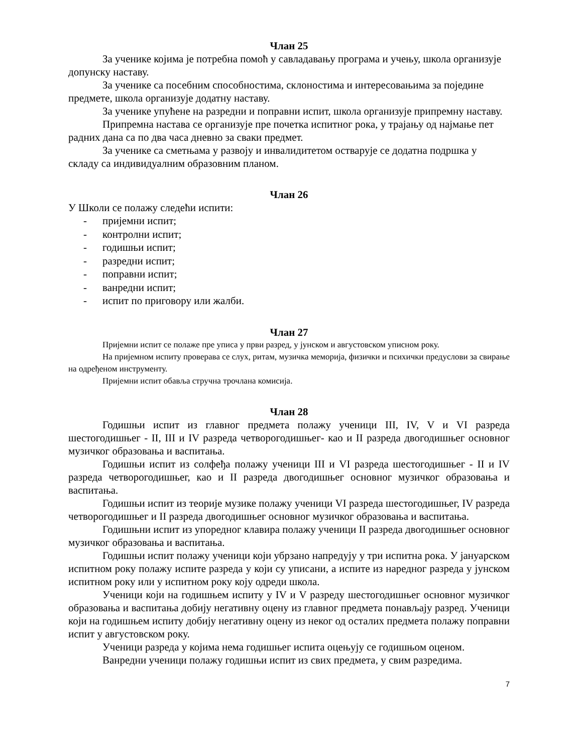Члан 25
За ученике којима је потребна помоћ у савладавању програма и учењу, школа организује допунску наставу.
За ученике са посебним способностима, склоностима и интересовањима за поједине предмете, школа организује додатну наставу.
За ученике упућене на разредни и поправни испит, школа организује припремну наставу.
Припремна настава се организује пре почетка испитног рока, у трајању од најмање пет радних дана са по два часа дневно за сваки предмет.
За ученике са сметњама у развоју и инвалидитетом остварује се додатна подршка у складу са индивидуалним образовним планом.
Члан 26
У Школи се полажу следећи испити:
- пријемни испит;
- контролни испит;
- годишњи испит;
- разредни испит;
- поправни испит;
- ванредни испит;
- испит по приговору или жалби.
Члан 27
Пријемни испит се полаже пре уписа у први разред, у јунском и августовском уписном року.
На пријемном испиту проверава се слух, ритам, музичка меморија, физички и психички предуслови за свирање на одређеном инструменту.
Пријемни испит обавља стручна трочлана комисија.
Члан 28
Годишњи испит из главног предмета полажу ученици III, IV, V и VI разреда шестогодишњег - II, III и IV разреда четворогодишњег- као и II разреда двогодишњег основног музичког образовања и васпитања.
Годишњи испит из солфеђа полажу ученици III и VI разреда шестогодишњег - II и IV разреда четворогодишњег, као и II разреда двогодишњег основног музичког образовања и васпитања.
Годишњи испит из теорије музике полажу ученици VI разреда шестогодишњег, IV разреда четворогодишњег и II разреда двогодишњег основног музичког образовања и васпитања.
Годишњни испит из упоредног клавира полажу ученици II разреда двогодишњег основног музичког образовања и васпитања.
Годишњи испит полажу ученици који убрзано напредују у три испитна рока. У јануарском испитном року полажу испите разреда у који су уписани, а испите из наредног разреда у јунском испитном року или у испитном року коју одреди школа.
Ученици који на годишњем испиту у IV и V разреду шестогодишњег основног музичког образовања и васпитања добију негативну оцену из главног предмета понављају разред. Ученици који на годишњем испиту добију негативну оцену из неког од осталих предмета полажу поправни испит у августовском року.
Ученици разреда у којима нема годишњег испита оцењују се годишњом оценом.
Ванредни ученици полажу годишњи испит из свих предмета, у свим разредима.
7